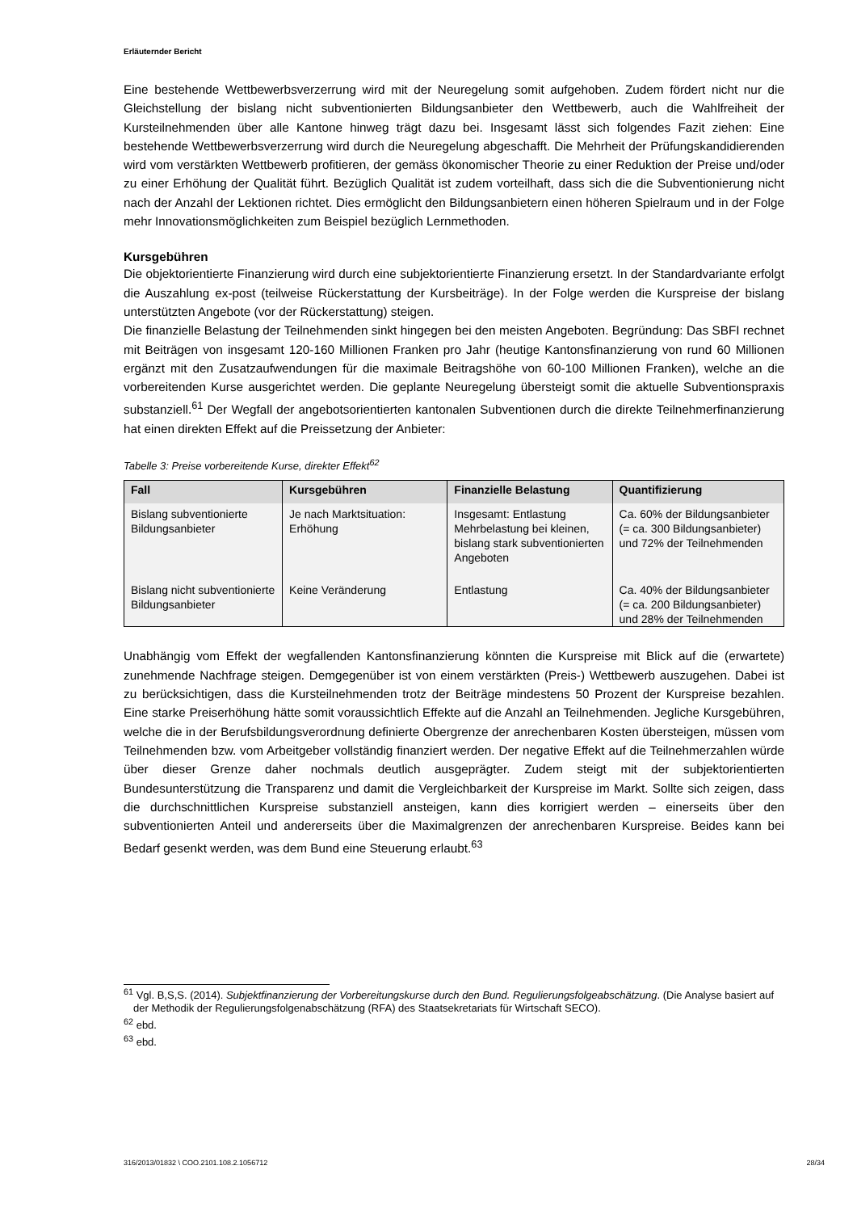Erläuternder Bericht
Eine bestehende Wettbewerbsverzerrung wird mit der Neuregelung somit aufgehoben. Zudem fördert nicht nur die Gleichstellung der bislang nicht subventionierten Bildungsanbieter den Wettbewerb, auch die Wahlfreiheit der Kursteilnehmenden über alle Kantone hinweg trägt dazu bei. Insgesamt lässt sich folgendes Fazit ziehen: Eine bestehende Wettbewerbsverzerrung wird durch die Neuregelung abgeschafft. Die Mehrheit der Prüfungskandidierenden wird vom verstärkten Wettbewerb profitieren, der gemäss ökonomischer Theorie zu einer Reduktion der Preise und/oder zu einer Erhöhung der Qualität führt. Bezüglich Qualität ist zudem vorteilhaft, dass sich die die Subventionierung nicht nach der Anzahl der Lektionen richtet. Dies ermöglicht den Bildungsanbietern einen höheren Spielraum und in der Folge mehr Innovationsmöglichkeiten zum Beispiel bezüglich Lernmethoden.
Kursgebühren
Die objektorientierte Finanzierung wird durch eine subjektorientierte Finanzierung ersetzt. In der Standardvariante erfolgt die Auszahlung ex-post (teilweise Rückerstattung der Kursbeiträge). In der Folge werden die Kurspreise der bislang unterstützten Angebote (vor der Rückerstattung) steigen.
Die finanzielle Belastung der Teilnehmenden sinkt hingegen bei den meisten Angeboten. Begründung: Das SBFI rechnet mit Beiträgen von insgesamt 120-160 Millionen Franken pro Jahr (heutige Kantonsfinanzierung von rund 60 Millionen ergänzt mit den Zusatzaufwendungen für die maximale Beitragshöhe von 60-100 Millionen Franken), welche an die vorbereitenden Kurse ausgerichtet werden. Die geplante Neuregelung übersteigt somit die aktuelle Subventionspraxis substanziell.<sup>61</sup> Der Wegfall der angebotsorientierten kantonalen Subventionen durch die direkte Teilnehmerfinanzierung hat einen direkten Effekt auf die Preissetzung der Anbieter:
Tabelle 3: Preise vorbereitende Kurse, direkter Effekt<sup>62</sup>
| Fall | Kursgebühren | Finanzielle Belastung | Quantifizierung |
| --- | --- | --- | --- |
| Bislang subventionierte Bildungsanbieter | Je nach Marktsituation: Erhöhung | Insgesamt: Entlastung Mehrbelastung bei kleinen, bislang stark subventionierten Angeboten | Ca. 60% der Bildungsanbieter (= ca. 300 Bildungsanbieter) und 72% der Teilnehmenden |
| Bislang nicht subventionierte Bildungsanbieter | Keine Veränderung | Entlastung | Ca. 40% der Bildungsanbieter (= ca. 200 Bildungsanbieter) und 28% der Teilnehmenden |
Unabhängig vom Effekt der wegfallenden Kantonsfinanzierung könnten die Kurspreise mit Blick auf die (erwartete) zunehmende Nachfrage steigen. Demgegenüber ist von einem verstärkten (Preis-) Wettbewerb auszugehen. Dabei ist zu berücksichtigen, dass die Kursteilnehmenden trotz der Beiträge mindestens 50 Prozent der Kurspreise bezahlen. Eine starke Preiserhöhung hätte somit voraussichtlich Effekte auf die Anzahl an Teilnehmenden. Jegliche Kursgebühren, welche die in der Berufsbildungsverordnung definierte Obergrenze der anrechenbaren Kosten übersteigen, müssen vom Teilnehmenden bzw. vom Arbeitgeber vollständig finanziert werden. Der negative Effekt auf die Teilnehmerzahlen würde über dieser Grenze daher nochmals deutlich ausgeprägter. Zudem steigt mit der subjektorientierten Bundesunterstützung die Transparenz und damit die Vergleichbarkeit der Kurspreise im Markt. Sollte sich zeigen, dass die durchschnittlichen Kurspreise substanziell ansteigen, kann dies korrigiert werden – einerseits über den subventionierten Anteil und andererseits über die Maximalgrenzen der anrechenbaren Kurspreise. Beides kann bei Bedarf gesenkt werden, was dem Bund eine Steuerung erlaubt.<sup>63</sup>
<sup>61</sup> Vgl. B,S,S. (2014). Subjektfinanzierung der Vorbereitungskurse durch den Bund. Regulierungsfolgeabschätzung. (Die Analyse basiert auf der Methodik der Regulierungsfolgenabschätzung (RFA) des Staatsekretariats für Wirtschaft SECO).
<sup>62</sup> ebd.
<sup>63</sup> ebd.
316/2013/01832 \ COO.2101.108.2.1056712 28/34